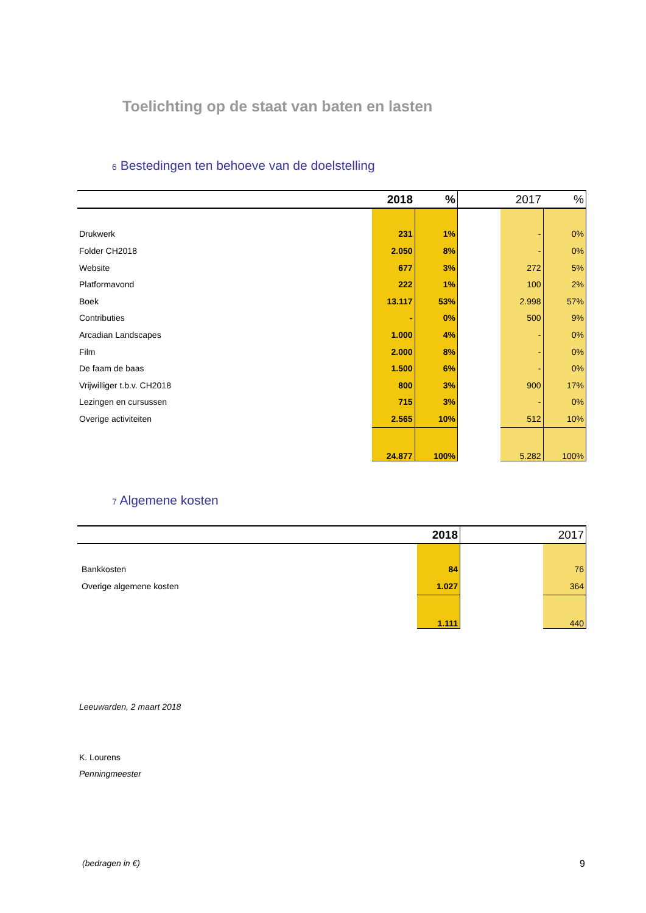Toelichting op de staat van baten en lasten
6 Bestedingen ten behoeve van de doelstelling
| | 2018 | % | | 2017 | % |
| --- | --- | --- | --- | --- | --- |
| Drukwerk | 231 | 1% | | - | 0% |
| Folder CH2018 | 2.050 | 8% | | - | 0% |
| Website | 677 | 3% | | 272 | 5% |
| Platformavond | 222 | 1% | | 100 | 2% |
| Boek | 13.117 | 53% | | 2.998 | 57% |
| Contributies | - | 0% | | 500 | 9% |
| Arcadian Landscapes | 1.000 | 4% | | - | 0% |
| Film | 2.000 | 8% | | - | 0% |
| De faam de baas | 1.500 | 6% | | - | 0% |
| Vrijwilliger t.b.v. CH2018 | 800 | 3% | | 900 | 17% |
| Lezingen en cursussen | 715 | 3% | | - | 0% |
| Overige activiteiten | 2.565 | 10% | | 512 | 10% |
| | 24.877 | 100% | | 5.282 | 100% |
7 Algemene kosten
| | 2018 | | 2017 |
| --- | --- | --- | --- |
| Bankkosten | 84 | | 76 |
| Overige algemene kosten | 1.027 | | 364 |
| | 1.111 | | 440 |
Leeuwarden, 2 maart 2018
K. Lourens
Penningmeester
(bedragen in €) 9